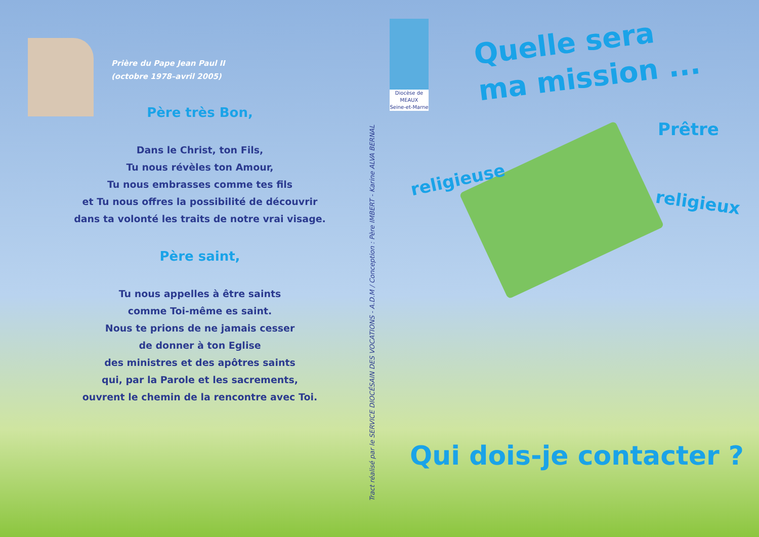Prière du Pape Jean Paul II
(octobre 1978–avril 2005)
Père très Bon,
Dans le Christ, ton Fils,
Tu nous révèles ton Amour,
Tu nous embrasses comme tes fils
et Tu nous offres la possibilité de découvrir
dans ta volonté les traits de notre vrai visage.
Père saint,
Tu nous appelles à être saints
comme Toi-même es saint.
Nous te prions de ne jamais cesser
de donner à ton Eglise
des ministres et des apôtres saints
qui, par la Parole et les sacrements,
ouvrent le chemin de la rencontre avec Toi.
Tract réalisé par le SERVICE DIOCÉSAIN DES VOCATIONS - A.D.M / Conception : Père IMBERT - Karine ALVA BERNAL
Diocèse de
MEAUX
Seine-et-Marne
Quelle sera
ma mission ...
Prêtre
religieuse
religieux
Qui dois-je contacter ?